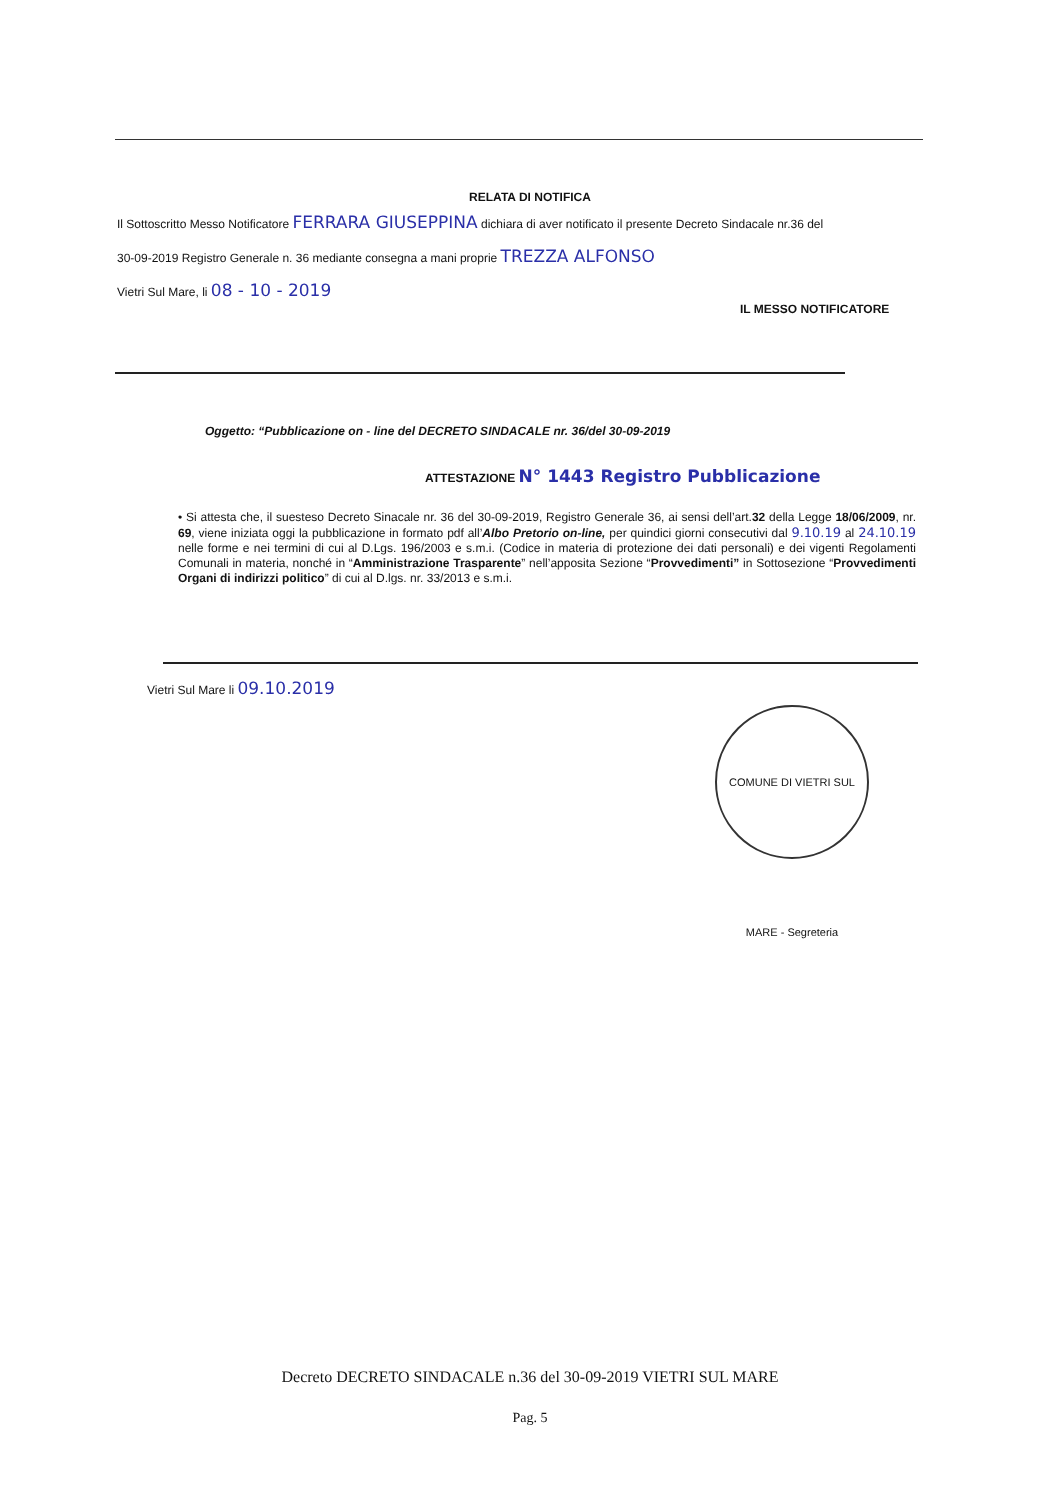RELATA DI NOTIFICA
Il Sottoscritto Messo Notificatore FERRARA GIUSEPPINA dichiara di aver notificato il presente Decreto Sindacale nr.36 del
30-09-2019 Registro Generale n. 36 mediante consegna a mani proprie TREZZA ALFONSO
Vietri Sul Mare, li 08 - 10 - 2019
IL MESSO NOTIFICATORE
Oggetto: “Pubblicazione on - line del DECRETO SINDACALE nr. 36/del 30-09-2019
ATTESTAZIONE N° 1443 Registro Pubblicazione
• Si attesta che, il suesteso Decreto Sinacale nr. 36 del 30-09-2019, Registro Generale 36, ai sensi dell’art.32 della Legge 18/06/2009, nr. 69, viene iniziata oggi la pubblicazione in formato pdf all’Albo Pretorio on-line, per quindici giorni consecutivi dal 9.10.19 al 24.10.19 nelle forme e nei termini di cui al D.Lgs. 196/2003 e s.m.i. (Codice in materia di protezione dei dati personali) e dei vigenti Regolamenti Comunali in materia, nonché in “Amministrazione Trasparente” nell’apposita Sezione “Provvedimenti” in Sottosezione “Provvedimenti Organi di indirizzi politico” di cui al D.lgs. nr. 33/2013 e s.m.i.
Vietri Sul Mare li 09.10.2019
COMUNE DI VIETRI SUL MARE - Segreteria
Decreto DECRETO SINDACALE n.36 del 30-09-2019 VIETRI SUL MARE
Pag. 5